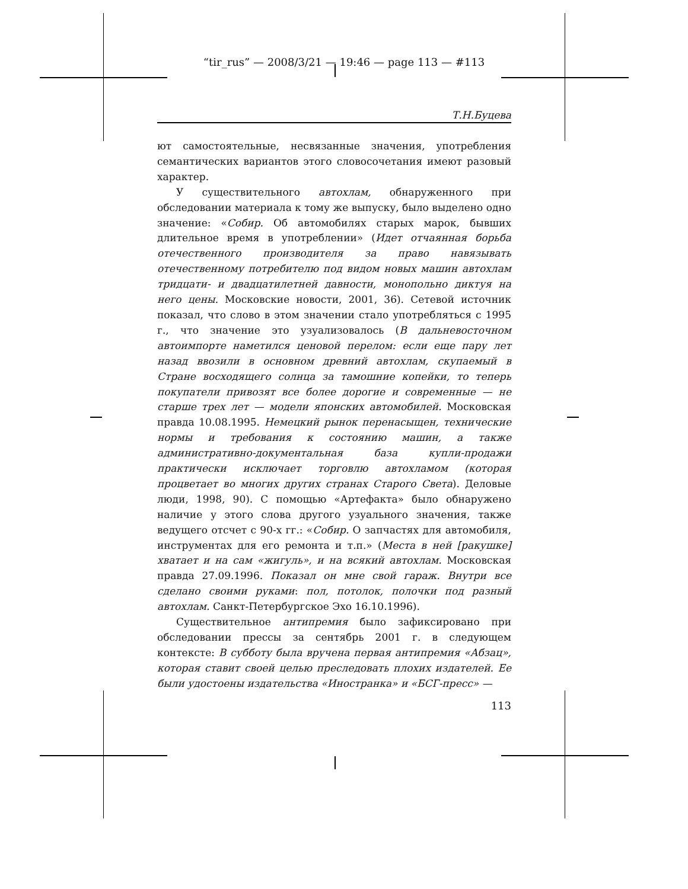“tir_rus” — 2008/3/21 — 19:46 — page 113 — #113
Т.Н.Буцева
ют самостоятельные, несвязанные значения, употребления семантических вариантов этого словосочетания имеют разовый характер.
У существительного автохлам, обнаруженного при обследовании материала к тому же выпуску, было выделено одно значение: «Собир. Об автомобилях старых марок, бывших длительное время в употреблении» (Идет отчаянная борьба отечественного производителя за право навязывать отечественному потребителю под видом новых машин автохлам тридцати- и двадцатилетней давности, монопольно диктуя на него цены. Московские новости, 2001, 36). Сетевой источник показал, что слово в этом значении стало употребляться с 1995 г., что значение это узуализовалось (В дальневосточном автоимпорте наметился ценовой перелом: если еще пару лет назад ввозили в основном древний автохлам, скупаемый в Стране восходящего солнца за тамошние копейки, то теперь покупатели привозят все более дорогие и современные — не старше трех лет — модели японских автомобилей. Московская правда 10.08.1995. Немецкий рынок перенасыщен, технические нормы и требования к состоянию машин, а также административно-документальная база купли-продажи практически исключает торговлю автохламом (которая процветает во многих других странах Старого Света). Деловые люди, 1998, 90). С помощью «Артефакта» было обнаружено наличие у этого слова другого узуального значения, также ведущего отсчет с 90-х гг.: «Собир. О запчастях для автомобиля, инструментах для его ремонта и т.п.» (Места в ней [ракушке] хватает и на сам «жигуль», и на всякий автохлам. Московская правда 27.09.1996. Показал он мне свой гараж. Внутри все сделано своими руками: пол, потолок, полочки под разный автохлам. Санкт-Петербургское Эхо 16.10.1996).
Существительное антипремия было зафиксировано при обследовании прессы за сентябрь 2001 г. в следующем контексте: В субботу была вручена первая антипремия «Абзац», которая ставит своей целью преследовать плохих издателей. Ее были удостоены издательства «Иностранка» и «БСГ-пресс» —
113